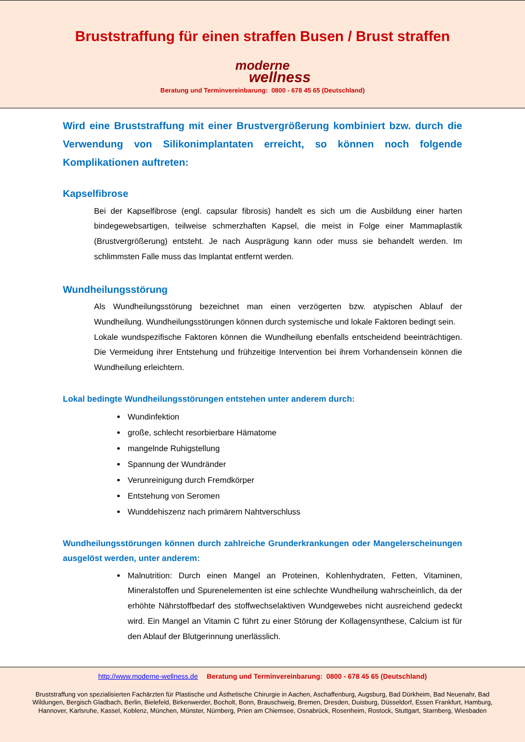Bruststraffung für einen straffen Busen / Brust straffen
moderne
wellness
Beratung und Terminvereinbarung: 0800 - 678 45 65 (Deutschland)
Wird eine Bruststraffung mit einer Brustvergrößerung kombiniert bzw. durch die Verwendung von Silikonimplantaten erreicht, so können noch folgende Komplikationen auftreten:
Kapselfibrose
Bei der Kapselfibrose (engl. capsular fibrosis) handelt es sich um die Ausbildung einer harten bindegewebsartigen, teilweise schmerzhaften Kapsel, die meist in Folge einer Mammaplastik (Brustvergrößerung) entsteht. Je nach Ausprägung kann oder muss sie behandelt werden. Im schlimmsten Falle muss das Implantat entfernt werden.
Wundheilungsstörung
Als Wundheilungsstörung bezeichnet man einen verzögerten bzw. atypischen Ablauf der Wundheilung. Wundheilungsstörungen können durch systemische und lokale Faktoren bedingt sein.
Lokale wundspezifische Faktoren können die Wundheilung ebenfalls entscheidend beeinträchtigen. Die Vermeidung ihrer Entstehung und frühzeitige Intervention bei ihrem Vorhandensein können die Wundheilung erleichtern.
Lokal bedingte Wundheilungsstörungen entstehen unter anderem durch:
Wundinfektion
große, schlecht resorbierbare Hämatome
mangelnde Ruhigstellung
Spannung der Wundränder
Verunreinigung durch Fremdkörper
Entstehung von Seromen
Wunddehiszenz nach primärem Nahtverschluss
Wundheilungsstörungen können durch zahlreiche Grunderkrankungen oder Mangelerscheinungen ausgelöst werden, unter anderem:
Malnutrition: Durch einen Mangel an Proteinen, Kohlenhydraten, Fetten, Vitaminen, Mineralstoffen und Spurenelementen ist eine schlechte Wundheilung wahrscheinlich, da der erhöhte Nährstoffbedarf des stoffwechselaktiven Wundgewebes nicht ausreichend gedeckt wird. Ein Mangel an Vitamin C führt zu einer Störung der Kollagensynthese, Calcium ist für den Ablauf der Blutgerinnung unerlässlich.
http://www.moderne-wellness.de Beratung und Terminvereinbarung: 0800 - 678 45 65 (Deutschland)
Bruststraffung von spezialisierten Fachärzten für Plastische und Ästhetische Chirurgie in Aachen, Aschaffenburg, Augsburg, Bad Dürkheim, Bad Neuenahr, Bad Wildungen, Bergisch Gladbach, Berlin, Bielefeld, Birkenwerder, Bocholt, Bonn, Brauschweig, Bremen, Dresden, Duisburg, Düsseldorf, Essen Frankfurt, Hamburg, Hannover, Karlsruhe, Kassel, Koblenz, München, Münster, Nürnberg, Prien am Chiemsee, Osnabrück, Rosenheim, Rostock, Stuttgart, Starnberg, Wiesbaden